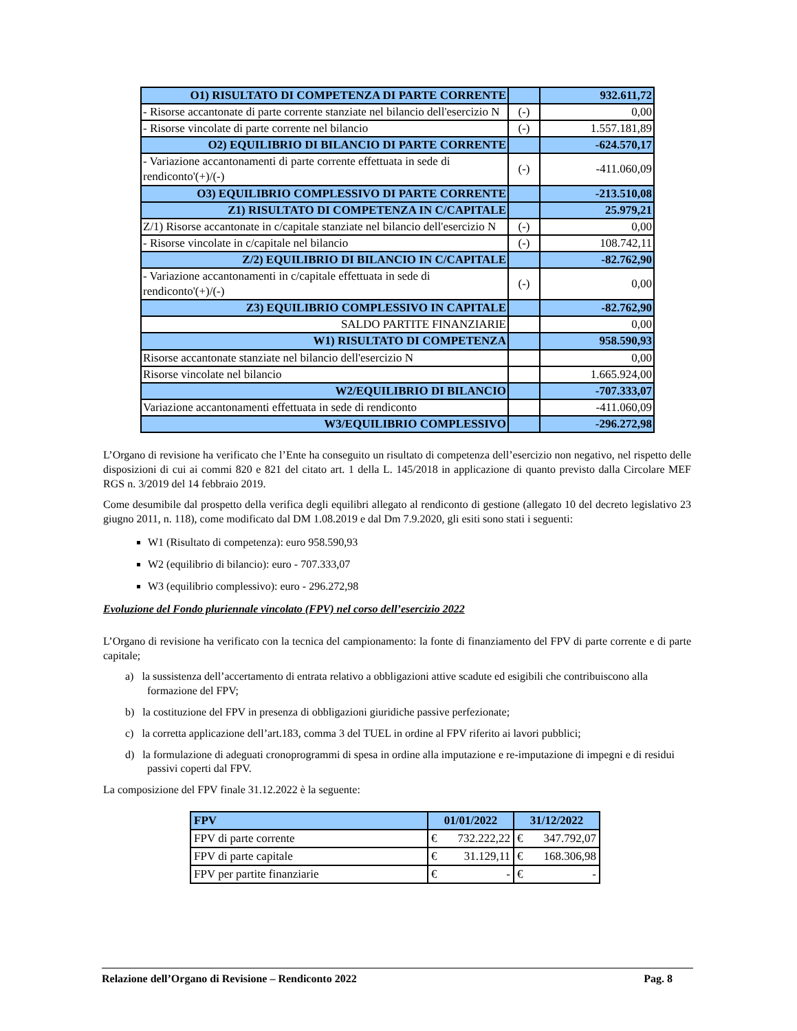| O1) RISULTATO DI COMPETENZA DI PARTE CORRENTE | | 932.611,72 |
| - Risorse accantonate di parte corrente stanziate nel bilancio dell'esercizio N | (-) | 0,00 |
| - Risorse vincolate di parte corrente nel bilancio | (-) | 1.557.181,89 |
| O2) EQUILIBRIO DI BILANCIO DI PARTE CORRENTE | | -624.570,17 |
| - Variazione accantonamenti di parte corrente effettuata in sede di rendiconto'(+)/(-) | (-) | -411.060,09 |
| O3) EQUILIBRIO COMPLESSIVO DI PARTE CORRENTE | | -213.510,08 |
| Z1) RISULTATO DI COMPETENZA IN C/CAPITALE | | 25.979,21 |
| Z/1) Risorse accantonate in c/capitale stanziate nel bilancio dell'esercizio N | (-) | 0,00 |
| - Risorse vincolate in c/capitale nel bilancio | (-) | 108.742,11 |
| Z/2) EQUILIBRIO DI BILANCIO IN C/CAPITALE | | -82.762,90 |
| - Variazione accantonamenti in c/capitale effettuata in sede di rendiconto'(+)/(-) | (-) | 0,00 |
| Z3) EQUILIBRIO COMPLESSIVO IN CAPITALE | | -82.762,90 |
| SALDO PARTITE FINANZIARIE | | 0,00 |
| W1) RISULTATO DI COMPETENZA | | 958.590,93 |
| Risorse accantonate stanziate nel bilancio dell'esercizio N | | 0,00 |
| Risorse vincolate nel bilancio | | 1.665.924,00 |
| W2/EQUILIBRIO DI BILANCIO | | -707.333,07 |
| Variazione accantonamenti effettuata in sede di rendiconto | | -411.060,09 |
| W3/EQUILIBRIO COMPLESSIVO | | -296.272,98 |
L’Organo di revisione ha verificato che l’Ente ha conseguito un risultato di competenza dell’esercizio non negativo, nel rispetto delle disposizioni di cui ai commi 820 e 821 del citato art. 1 della L. 145/2018 in applicazione di quanto previsto dalla Circolare MEF RGS n. 3/2019 del 14 febbraio 2019.
Come desumibile dal prospetto della verifica degli equilibri allegato al rendiconto di gestione (allegato 10 del decreto legislativo 23 giugno 2011, n. 118), come modificato dal DM 1.08.2019 e dal Dm 7.9.2020, gli esiti sono stati i seguenti:
W1 (Risultato di competenza): euro 958.590,93
W2 (equilibrio di bilancio): euro - 707.333,07
W3 (equilibrio complessivo): euro - 296.272,98
Evoluzione del Fondo pluriennale vincolato (FPV) nel corso dell’esercizio 2022
L’Organo di revisione ha verificato con la tecnica del campionamento: la fonte di finanziamento del FPV di parte corrente e di parte capitale;
a) la sussistenza dell’accertamento di entrata relativo a obbligazioni attive scadute ed esigibili che contribuiscono alla formazione del FPV;
b) la costituzione del FPV in presenza di obbligazioni giuridiche passive perfezionate;
c) la corretta applicazione dell’art.183, comma 3 del TUEL in ordine al FPV riferito ai lavori pubblici;
d) la formulazione di adeguati cronoprogrammi di spesa in ordine alla imputazione e re-imputazione di impegni e di residui passivi coperti dal FPV.
La composizione del FPV finale 31.12.2022 è la seguente:
| FPV | 01/01/2022 | 31/12/2022 |
| --- | --- | --- |
| FPV di parte corrente | € 732.222,22 | € 347.792,07 |
| FPV di parte capitale | € 31.129,11 | € 168.306,98 |
| FPV per partite finanziarie | € - | € - |
Relazione dell’Organo di Revisione – Rendiconto 2022 Pag. 8